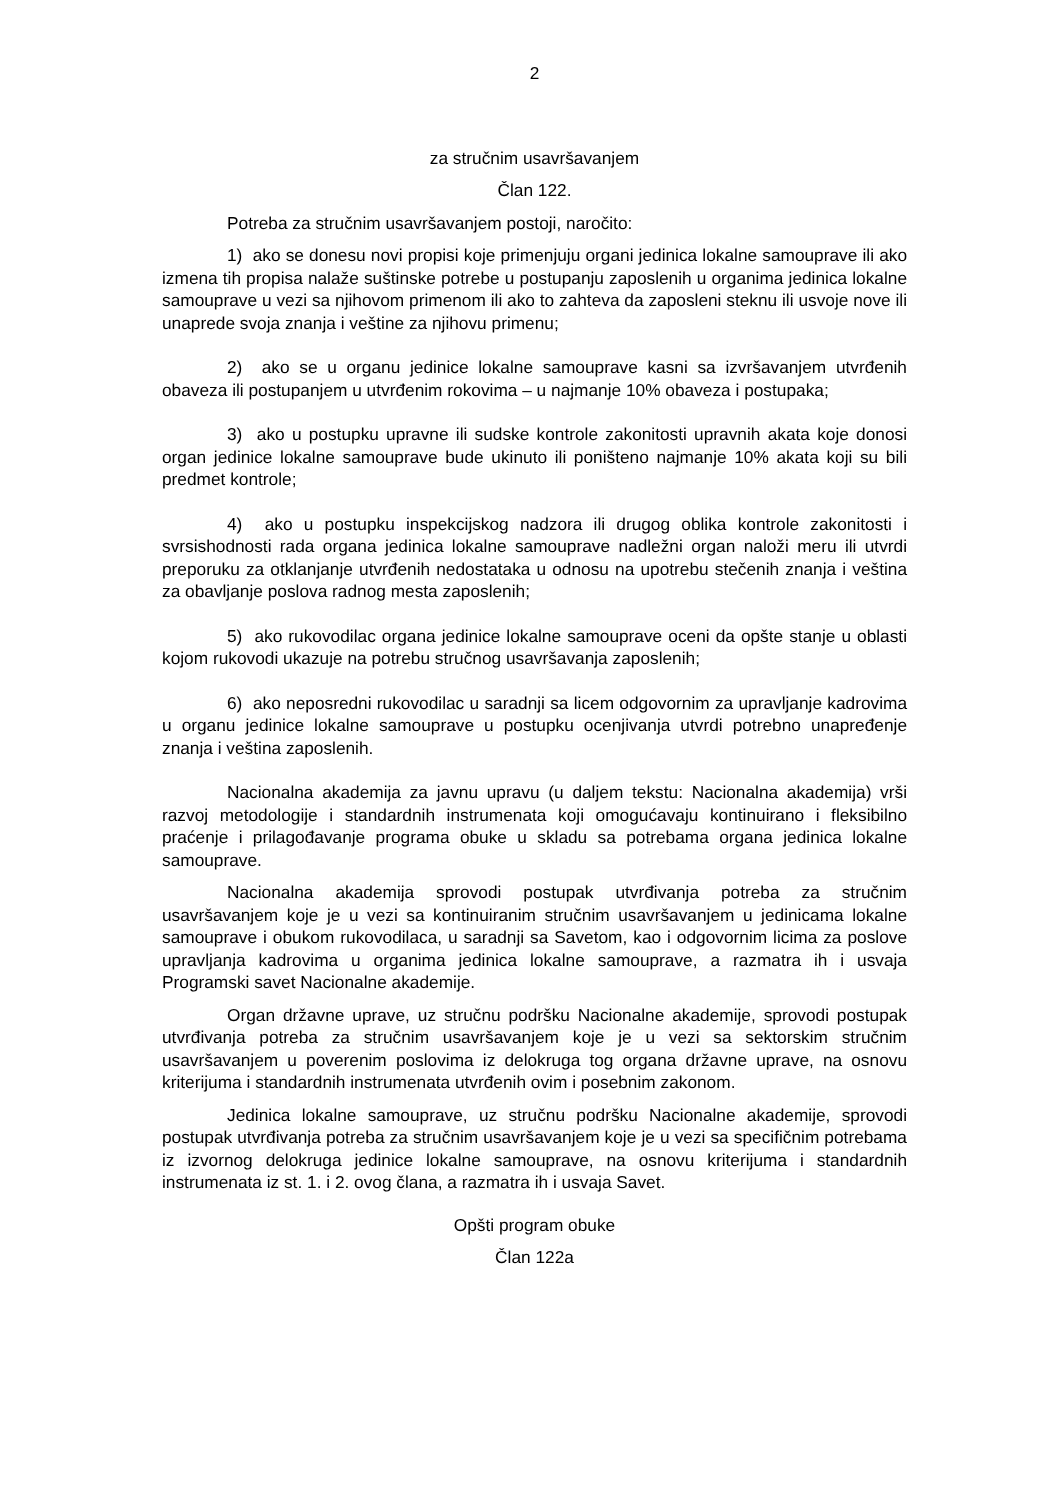2
za stručnim usavršavanjem
Član 122.
Potreba za stručnim usavršavanjem postoji, naročito:
1) ako se donesu novi propisi koje primenjuju organi jedinica lokalne samouprave ili ako izmena tih propisa nalaže suštinske potrebe u postupanju zaposlenih u organima jedinica lokalne samouprave u vezi sa njihovom primenom ili ako to zahteva da zaposleni steknu ili usvoje nove ili unaprede svoja znanja i veštine za njihovu primenu;
2) ako se u organu jedinice lokalne samouprave kasni sa izvršavanjem utvrđenih obaveza ili postupanjem u utvrđenim rokovima – u najmanje 10% obaveza i postupaka;
3) ako u postupku upravne ili sudske kontrole zakonitosti upravnih akata koje donosi organ jedinice lokalne samouprave bude ukinuto ili poništeno najmanje 10% akata koji su bili predmet kontrole;
4) ako u postupku inspekcijskog nadzora ili drugog oblika kontrole zakonitosti i svrsishodnosti rada organa jedinica lokalne samouprave nadležni organ naloži meru ili utvrdi preporuku za otklanjanje utvrđenih nedostataka u odnosu na upotrebu stečenih znanja i veština za obavljanje poslova radnog mesta zaposlenih;
5) ako rukovodilac organa jedinice lokalne samouprave oceni da opšte stanje u oblasti kojom rukovodi ukazuje na potrebu stručnog usavršavanja zaposlenih;
6) ako neposredni rukovodilac u saradnji sa licem odgovornim za upravljanje kadrovima u organu jedinice lokalne samouprave u postupku ocenjivanja utvrdi potrebno unapređenje znanja i veština zaposlenih.
Nacionalna akademija za javnu upravu (u daljem tekstu: Nacionalna akademija) vrši razvoj metodologije i standardnih instrumenata koji omogućavaju kontinuirano i fleksibilno praćenje i prilagođavanje programa obuke u skladu sa potrebama organa jedinica lokalne samouprave.
Nacionalna akademija sprovodi postupak utvrđivanja potreba za stručnim usavršavanjem koje je u vezi sa kontinuiranim stručnim usavršavanjem u jedinicama lokalne samouprave i obukom rukovodilaca, u saradnji sa Savetom, kao i odgovornim licima za poslove upravljanja kadrovima u organima jedinica lokalne samouprave, a razmatra ih i usvaja Programski savet Nacionalne akademije.
Organ državne uprave, uz stručnu podršku Nacionalne akademije, sprovodi postupak utvrđivanja potreba za stručnim usavršavanjem koje je u vezi sa sektorskim stručnim usavršavanjem u poverenim poslovima iz delokruga tog organa državne uprave, na osnovu kriterijuma i standardnih instrumenata utvrđenih ovim i posebnim zakonom.
Jedinica lokalne samouprave, uz stručnu podršku Nacionalne akademije, sprovodi postupak utvrđivanja potreba za stručnim usavršavanjem koje je u vezi sa specifičnim potrebama iz izvornog delokruga jedinice lokalne samouprave, na osnovu kriterijuma i standardnih instrumenata iz st. 1. i 2. ovog člana, a razmatra ih i usvaja Savet.
Opšti program obuke
Član 122a